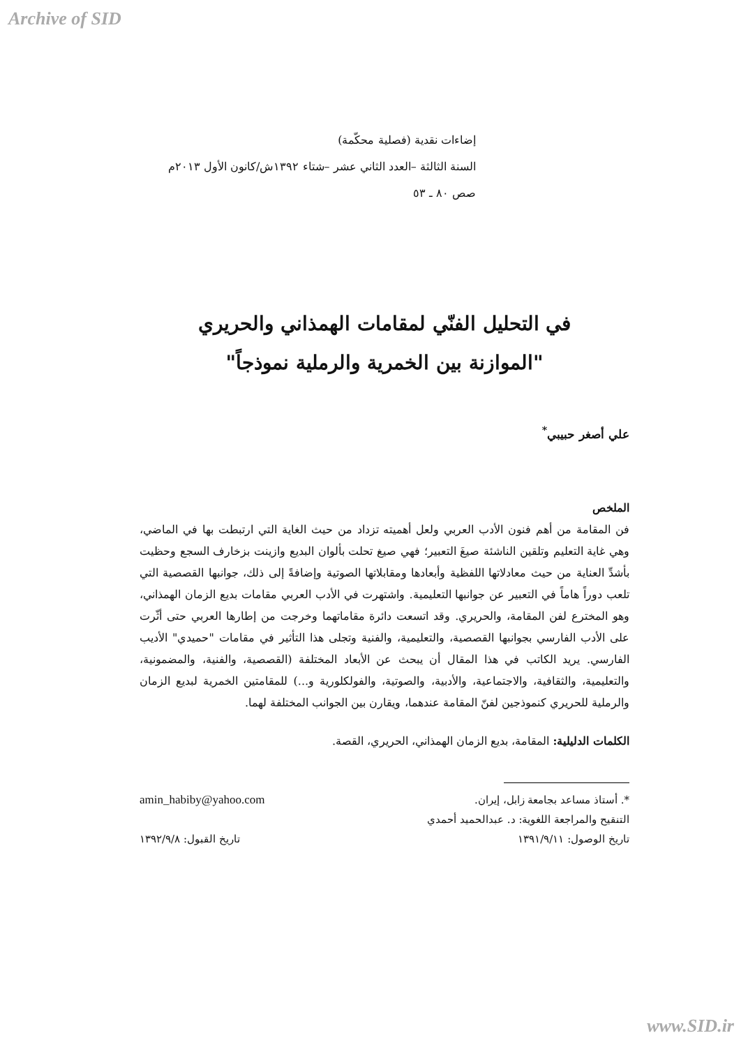Archive of SID
إضاءات نقدية (فصلية محكّمة)
السنة الثالثة –العدد الثاني عشر –شتاء ١٣٩٢ش/كانون الأول ٢٠١٣م
صص ٨٠ ـ ٥٣
في التحليل الفنّي لمقامات الهمذاني والحريري
"الموازنة بين الخمرية والرملية نموذجاً"
علي أصغر حبيبي<sup>*</sup>
الملخص
فن المقامة من أهم فنون الأدب العربي ولعل أهميته تزداد من حيث الغاية التي ارتبطت بها في الماضي، وهي غاية التعليم وتلقين الناشئة صيغَ التعبير؛ فهي صيغ تحلت بألوان البديع وازينت بزخارف السجع وحظيت بأشدِّ العناية من حيث معادلاتها اللفظية وأبعادها ومقابلاتها الصوتية وإضافةً إلى ذلك، جوانبها القصصية التي تلعب دوراً هاماً في التعبير عن جوانبها التعليمية. واشتهرت في الأدب العربي مقامات بديع الزمان الهمذاني، وهو المخترع لفن المقامة، والحريري. وقد اتسعت دائرة مقاماتهما وخرجت من إطارها العربي حتى أثّرت على الأدب الفارسي بجوانبها القصصية، والتعليمية، والفنية وتجلى هذا التأثير في مقامات "حميدي" الأديب الفارسي. يريد الكاتب في هذا المقال أن يبحث عن الأبعاد المختلفة (القصصية، والفنية، والمضمونية، والتعليمية، والثقافية، والاجتماعية، والأدبية، والصوتية، والفولكلورية و...) للمقامتين الخمرية لبديع الزمان والرملية للحريري كنموذجين لفنّ المقامة عندهما، ويقارن بين الجوانب المختلفة لهما.
الكلمات الدليلية: المقامة، بديع الزمان الهمذاني، الحريري، القصة.
*. أستاذ مساعد بجامعة زابل، إيران. amin_habiby@yahoo.com
التنقيح والمراجعة اللغوية: د. عبدالحميد أحمدي
تاريخ الوصول: ١٣٩١/٩/١١ تاريخ القبول: ١٣٩٢/٩/٨
www.SID.ir